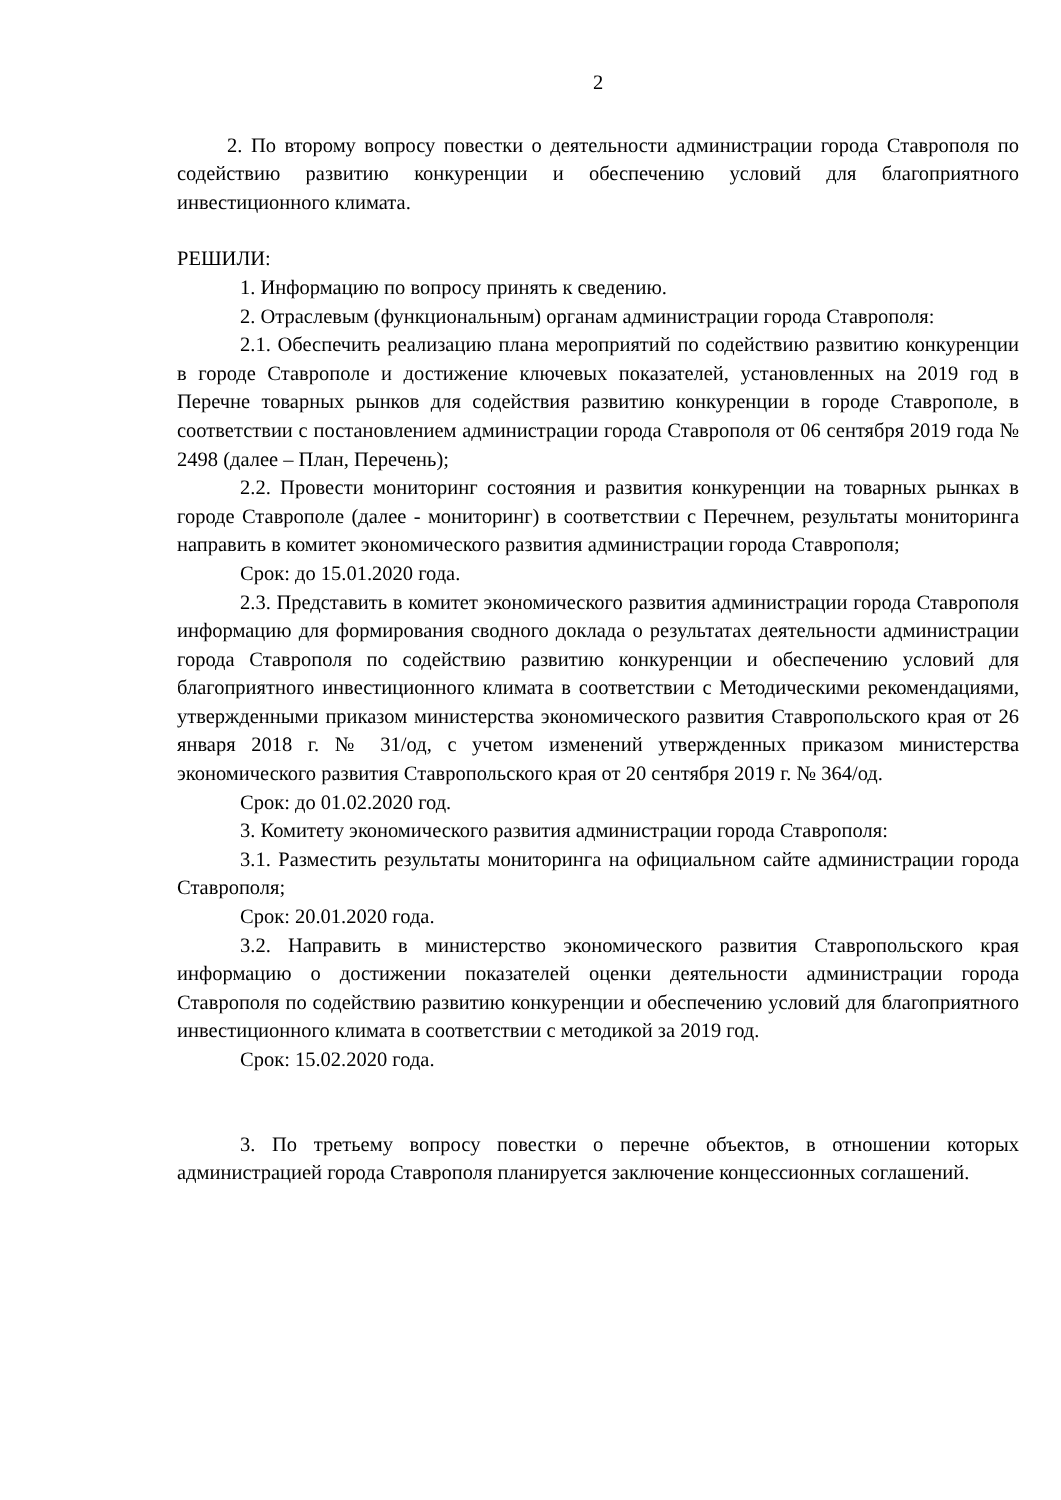2
2. По второму вопросу повестки о деятельности администрации города Ставрополя по содействию развитию конкуренции и обеспечению условий для благоприятного инвестиционного климата.
РЕШИЛИ:
1. Информацию по вопросу принять к сведению.
2. Отраслевым (функциональным) органам администрации города Ставрополя:
2.1. Обеспечить реализацию плана мероприятий по содействию развитию конкуренции в городе Ставрополе и достижение ключевых показателей, установленных на 2019 год в Перечне товарных рынков для содействия развитию конкуренции в городе Ставрополе, в соответствии с постановлением администрации города Ставрополя от 06 сентября 2019 года № 2498 (далее – План, Перечень);
2.2. Провести мониторинг состояния и развития конкуренции на товарных рынках в городе Ставрополе (далее - мониторинг) в соответствии с Перечнем, результаты мониторинга направить в комитет экономического развития администрации города Ставрополя;
Срок: до 15.01.2020 года.
2.3. Представить в комитет экономического развития администрации города Ставрополя информацию для формирования сводного доклада о результатах деятельности администрации города Ставрополя по содействию развитию конкуренции и обеспечению условий для благоприятного инвестиционного климата в соответствии с Методическими рекомендациями, утвержденными приказом министерства экономического развития Ставропольского края от 26 января 2018 г. № 31/од, с учетом изменений утвержденных приказом министерства экономического развития Ставропольского края от 20 сентября 2019 г. № 364/од.
Срок: до 01.02.2020 год.
3. Комитету экономического развития администрации города Ставрополя:
3.1. Разместить результаты мониторинга на официальном сайте администрации города Ставрополя;
Срок: 20.01.2020 года.
3.2. Направить в министерство экономического развития Ставропольского края информацию о достижении показателей оценки деятельности администрации города Ставрополя по содействию развитию конкуренции и обеспечению условий для благоприятного инвестиционного климата в соответствии с методикой за 2019 год.
Срок: 15.02.2020 года.
3. По третьему вопросу повестки о перечне объектов, в отношении которых администрацией города Ставрополя планируется заключение концессионных соглашений.